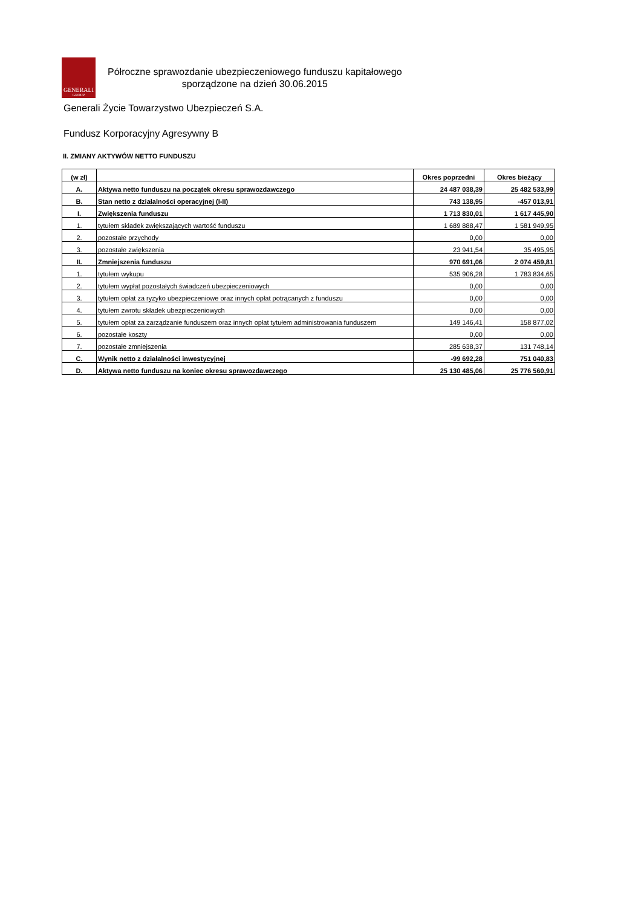GENERALI
GROUP
Półroczne sprawozdanie ubezpieczeniowego funduszu kapitałowego
sporządzone na dzień 30.06.2015
Generali Życie Towarzystwo Ubezpieczeń S.A.
Fundusz Korporacyjny Agresywny B
II. ZMIANY AKTYWÓW NETTO FUNDUSZU
| (w zł) | | Okres poprzedni | Okres bieżący |
| --- | --- | --- | --- |
| A. | Aktywa netto funduszu na początek okresu sprawozdawczego | 24 487 038,39 | 25 482 533,99 |
| B. | Stan netto z działalności operacyjnej (I-II) | 743 138,95 | -457 013,91 |
| I. | Zwiększenia funduszu | 1 713 830,01 | 1 617 445,90 |
| 1. | tytułem składek zwiększających wartość funduszu | 1 689 888,47 | 1 581 949,95 |
| 2. | pozostałe przychody | 0,00 | 0,00 |
| 3. | pozostałe zwiększenia | 23 941,54 | 35 495,95 |
| II. | Zmniejszenia funduszu | 970 691,06 | 2 074 459,81 |
| 1. | tytułem wykupu | 535 906,28 | 1 783 834,65 |
| 2. | tytułem wypłat pozostałych świadczeń ubezpieczeniowych | 0,00 | 0,00 |
| 3. | tytułem opłat za ryzyko ubezpieczeniowe oraz innych opłat potrącanych z funduszu | 0,00 | 0,00 |
| 4. | tytułem zwrotu składek ubezpieczeniowych | 0,00 | 0,00 |
| 5. | tytułem opłat za zarządzanie funduszem oraz innych opłat tytułem administrowania funduszem | 149 146,41 | 158 877,02 |
| 6. | pozostałe koszty | 0,00 | 0,00 |
| 7. | pozostałe zmniejszenia | 285 638,37 | 131 748,14 |
| C. | Wynik netto z działalności inwestycyjnej | -99 692,28 | 751 040,83 |
| D. | Aktywa netto funduszu na koniec okresu sprawozdawczego | 25 130 485,06 | 25 776 560,91 |